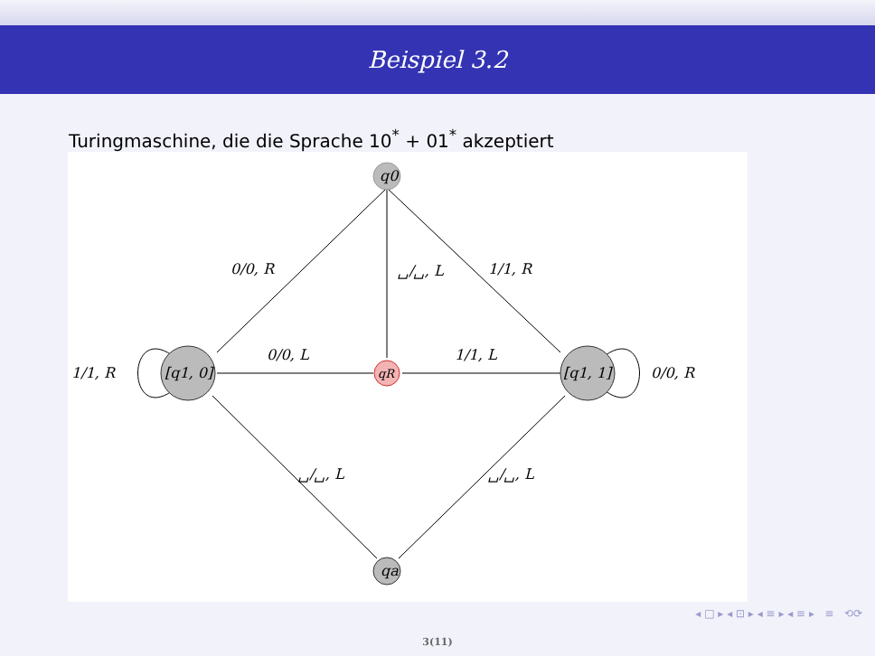Beispiel 3.2
Turingmaschine, die die Sprache 10<sup>*</sup> + 01<sup>*</sup> akzeptiert
q0
[q1, 0]
[q1, 1]
qR
qa
0/0, R
␣/␣, L
1/1, R
0/0, L
1/1, L
1/1, R
0/0, R
␣/␣, L
␣/␣, L
◂ □ ▸ ◂ ⊡ ▸ ◂ ≡ ▸ ◂ ≡ ▸ ≡ ⟲⟳
3(11)